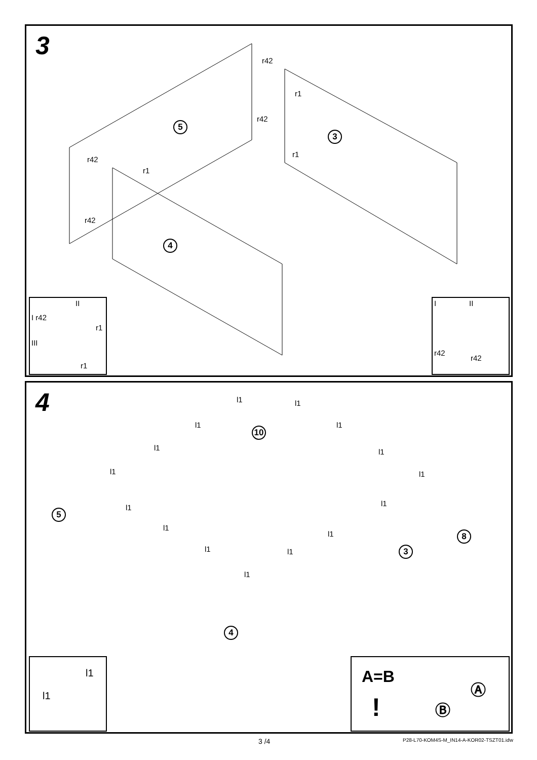3
5
3
4
r42
r1
r42
r1
r42
r1
r42
I r42
II
r1
III
r1
I II
r42
r42
4
10
5
8
3
4
l1 l1
l1 l1
l1 l1
l1 l1
l1 l1
l1
l1
l1 l1
l1
l1
l1
A=B!
Ⓐ
Ⓑ
3 /4
P28-L70-KOM4S-M_IN14-A-KOR02-TSZT01.idw